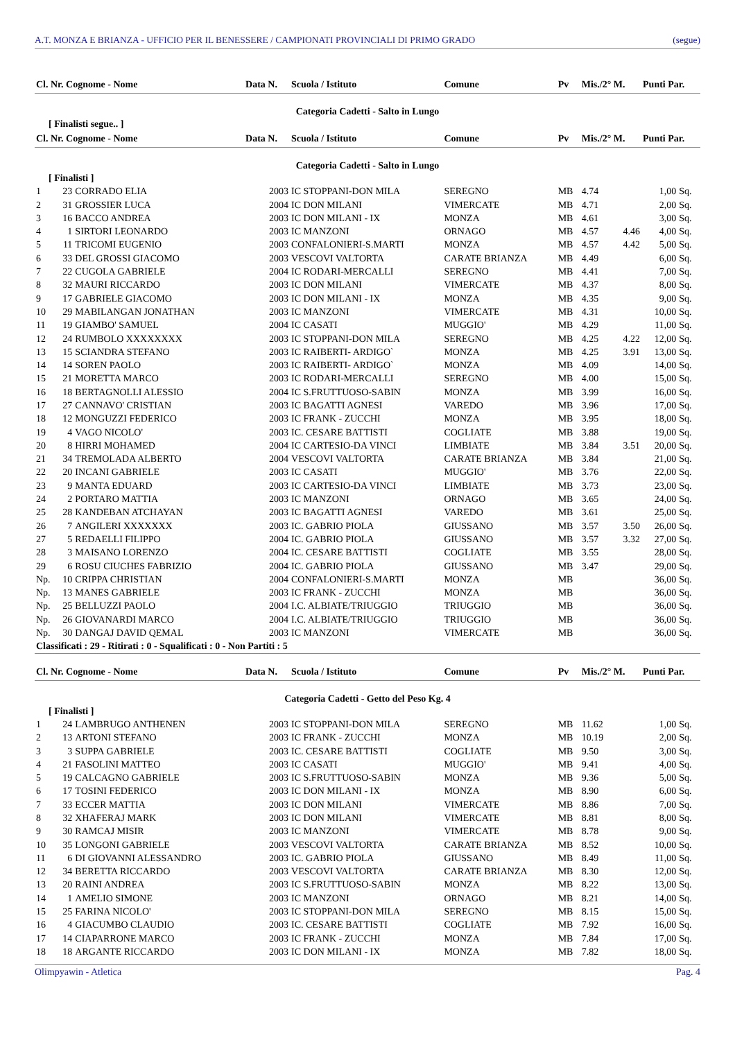A.T. MONZA E BRIANZA - UFFICIO PER IL BENESSERE / CAMPIONATI PROVINCIALI DI PRIMO GRADO (segue)
| Cl. Nr. Cognome - Nome | | | Data N. | Scuola / Istituto | Comune | Pv | Mis./2° M. | | Punti Par. | |
| --- | --- | --- | --- | --- | --- | --- | --- | --- | --- | --- |
| Categoria Cadetti - Salto in Lungo | | | | | | | | | | |
| [ Finalisti segue.. ] | | | | | | | | | | |
| Cl. Nr. Cognome - Nome | | | Data N. | Scuola / Istituto | Comune | Pv | Mis./2° M. | | Punti Par. | |
| Categoria Cadetti - Salto in Lungo | | | | | | | | | | |
| [ Finalisti ] | | | | | | | | | | |
| 1 | 23 | CORRADO ELIA | 2003 | IC STOPPANI-DON MILA | SEREGNO | MB | 4.74 | | 1,00 | Sq. |
| 2 | 31 | GROSSIER LUCA | 2004 | IC DON MILANI | VIMERCATE | MB | 4.71 | | 2,00 | Sq. |
| 3 | 16 | BACCO ANDREA | 2003 | IC DON MILANI - IX | MONZA | MB | 4.61 | | 3,00 | Sq. |
| 4 | 1 | SIRTORI LEONARDO | 2003 | IC MANZONI | ORNAGO | MB | 4.57 | 4.46 | 4,00 | Sq. |
| 5 | 11 | TRICOMI EUGENIO | 2003 | CONFALONIERI-S.MARTI | MONZA | MB | 4.57 | 4.42 | 5,00 | Sq. |
| 6 | 33 | DEL GROSSI GIACOMO | 2003 | VESCOVI VALTORTA | CARATE BRIANZA | MB | 4.49 | | 6,00 | Sq. |
| 7 | 22 | CUGOLA GABRIELE | 2004 | IC RODARI-MERCALLI | SEREGNO | MB | 4.41 | | 7,00 | Sq. |
| 8 | 32 | MAURI RICCARDO | 2003 | IC DON MILANI | VIMERCATE | MB | 4.37 | | 8,00 | Sq. |
| 9 | 17 | GABRIELE GIACOMO | 2003 | IC DON MILANI - IX | MONZA | MB | 4.35 | | 9,00 | Sq. |
| 10 | 29 | MABILANGAN JONATHAN | 2003 | IC MANZONI | VIMERCATE | MB | 4.31 | | 10,00 | Sq. |
| 11 | 19 | GIAMBO' SAMUEL | 2004 | IC CASATI | MUGGIO' | MB | 4.29 | | 11,00 | Sq. |
| 12 | 24 | RUMBOLO XXXXXXXX | 2003 | IC STOPPANI-DON MILA | SEREGNO | MB | 4.25 | 4.22 | 12,00 | Sq. |
| 13 | 15 | SCIANDRA STEFANO | 2003 | IC RAIBERTI- ARDIGO` | MONZA | MB | 4.25 | 3.91 | 13,00 | Sq. |
| 14 | 14 | SOREN PAOLO | 2003 | IC RAIBERTI- ARDIGO` | MONZA | MB | 4.09 | | 14,00 | Sq. |
| 15 | 21 | MORETTA MARCO | 2003 | IC RODARI-MERCALLI | SEREGNO | MB | 4.00 | | 15,00 | Sq. |
| 16 | 18 | BERTAGNOLLI ALESSIO | 2004 | IC S.FRUTTUOSO-SABIN | MONZA | MB | 3.99 | | 16,00 | Sq. |
| 17 | 27 | CANNAVO' CRISTIAN | 2003 | IC BAGATTI AGNESI | VAREDO | MB | 3.96 | | 17,00 | Sq. |
| 18 | 12 | MONGUZZI FEDERICO | 2003 | IC FRANK - ZUCCHI | MONZA | MB | 3.95 | | 18,00 | Sq. |
| 19 | 4 | VAGO NICOLO' | 2003 | IC. CESARE BATTISTI | COGLIATE | MB | 3.88 | | 19,00 | Sq. |
| 20 | 8 | HIRRI MOHAMED | 2004 | IC CARTESIO-DA VINCI | LIMBIATE | MB | 3.84 | 3.51 | 20,00 | Sq. |
| 21 | 34 | TREMOLADA ALBERTO | 2004 | VESCOVI VALTORTA | CARATE BRIANZA | MB | 3.84 | | 21,00 | Sq. |
| 22 | 20 | INCANI GABRIELE | 2003 | IC CASATI | MUGGIO' | MB | 3.76 | | 22,00 | Sq. |
| 23 | 9 | MANTA EDUARD | 2003 | IC CARTESIO-DA VINCI | LIMBIATE | MB | 3.73 | | 23,00 | Sq. |
| 24 | 2 | PORTARO MATTIA | 2003 | IC MANZONI | ORNAGO | MB | 3.65 | | 24,00 | Sq. |
| 25 | 28 | KANDEBAN ATCHAYAN | 2003 | IC BAGATTI AGNESI | VAREDO | MB | 3.61 | | 25,00 | Sq. |
| 26 | 7 | ANGILERI XXXXXXX | 2003 | IC. GABRIO PIOLA | GIUSSANO | MB | 3.57 | 3.50 | 26,00 | Sq. |
| 27 | 5 | REDAELLI FILIPPO | 2004 | IC. GABRIO PIOLA | GIUSSANO | MB | 3.57 | 3.32 | 27,00 | Sq. |
| 28 | 3 | MAISANO LORENZO | 2004 | IC. CESARE BATTISTI | COGLIATE | MB | 3.55 | | 28,00 | Sq. |
| 29 | 6 | ROSU CIUCHES FABRIZIO | 2004 | IC. GABRIO PIOLA | GIUSSANO | MB | 3.47 | | 29,00 | Sq. |
| Np. | 10 | CRIPPA CHRISTIAN | 2004 | CONFALONIERI-S.MARTI | MONZA | MB | | | 36,00 | Sq. |
| Np. | 13 | MANES GABRIELE | 2003 | IC FRANK - ZUCCHI | MONZA | MB | | | 36,00 | Sq. |
| Np. | 25 | BELLUZZI PAOLO | 2004 | I.C. ALBIATE/TRIUGGIO | TRIUGGIO | MB | | | 36,00 | Sq. |
| Np. | 26 | GIOVANARDI MARCO | 2004 | I.C. ALBIATE/TRIUGGIO | TRIUGGIO | MB | | | 36,00 | Sq. |
| Np. | 30 | DANGAJ DAVID QEMAL | 2003 | IC MANZONI | VIMERCATE | MB | | | 36,00 | Sq. |
| Classificati : 29 - Ritirati : 0 - Squalificati : 0 - Non Partiti : 5 | | | | | | | | | | |
| Cl. Nr. Cognome - Nome | | | Data N. | Scuola / Istituto | Comune | Pv | Mis./2° M. | | Punti Par. | |
| Categoria Cadetti - Getto del Peso Kg. 4 | | | | | | | | | | |
| [ Finalisti ] | | | | | | | | | | |
| 1 | 24 | LAMBRUGO ANTHENEN | 2003 | IC STOPPANI-DON MILA | SEREGNO | MB | 11.62 | | 1,00 | Sq. |
| 2 | 13 | ARTONI STEFANO | 2003 | IC FRANK - ZUCCHI | MONZA | MB | 10.19 | | 2,00 | Sq. |
| 3 | 3 | SUPPA GABRIELE | 2003 | IC. CESARE BATTISTI | COGLIATE | MB | 9.50 | | 3,00 | Sq. |
| 4 | 21 | FASOLINI MATTEO | 2003 | IC CASATI | MUGGIO' | MB | 9.41 | | 4,00 | Sq. |
| 5 | 19 | CALCAGNO GABRIELE | 2003 | IC S.FRUTTUOSO-SABIN | MONZA | MB | 9.36 | | 5,00 | Sq. |
| 6 | 17 | TOSINI FEDERICO | 2003 | IC DON MILANI - IX | MONZA | MB | 8.90 | | 6,00 | Sq. |
| 7 | 33 | ECCER MATTIA | 2003 | IC DON MILANI | VIMERCATE | MB | 8.86 | | 7,00 | Sq. |
| 8 | 32 | XHAFERAJ MARK | 2003 | IC DON MILANI | VIMERCATE | MB | 8.81 | | 8,00 | Sq. |
| 9 | 30 | RAMCAJ MISIR | 2003 | IC MANZONI | VIMERCATE | MB | 8.78 | | 9,00 | Sq. |
| 10 | 35 | LONGONI GABRIELE | 2003 | VESCOVI VALTORTA | CARATE BRIANZA | MB | 8.52 | | 10,00 | Sq. |
| 11 | 6 | DI GIOVANNI ALESSANDRO | 2003 | IC. GABRIO PIOLA | GIUSSANO | MB | 8.49 | | 11,00 | Sq. |
| 12 | 34 | BERETTA RICCARDO | 2003 | VESCOVI VALTORTA | CARATE BRIANZA | MB | 8.30 | | 12,00 | Sq. |
| 13 | 20 | RAINI ANDREA | 2003 | IC S.FRUTTUOSO-SABIN | MONZA | MB | 8.22 | | 13,00 | Sq. |
| 14 | 1 | AMELIO SIMONE | 2003 | IC MANZONI | ORNAGO | MB | 8.21 | | 14,00 | Sq. |
| 15 | 25 | FARINA NICOLO' | 2003 | IC STOPPANI-DON MILA | SEREGNO | MB | 8.15 | | 15,00 | Sq. |
| 16 | 4 | GIACUMBO CLAUDIO | 2003 | IC. CESARE BATTISTI | COGLIATE | MB | 7.92 | | 16,00 | Sq. |
| 17 | 14 | CIAPARRONE MARCO | 2003 | IC FRANK - ZUCCHI | MONZA | MB | 7.84 | | 17,00 | Sq. |
| 18 | 18 | ARGANTE RICCARDO | 2003 | IC DON MILANI - IX | MONZA | MB | 7.82 | | 18,00 | Sq. |
Olimpyawin - Atletica Pag. 4